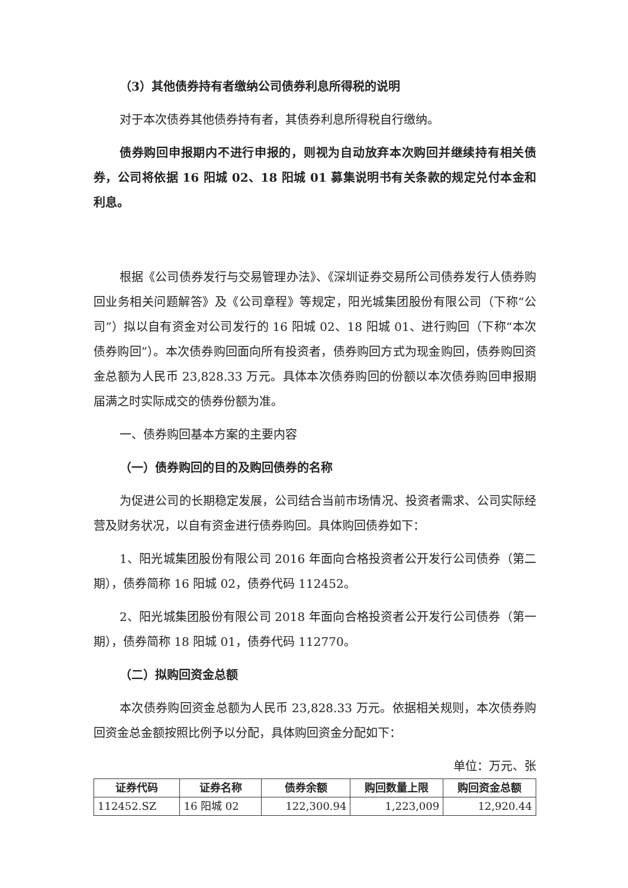（3）其他债券持有者缴纳公司债券利息所得税的说明
对于本次债券其他债券持有者，其债券利息所得税自行缴纳。
债券购回申报期内不进行申报的，则视为自动放弃本次购回并继续持有相关债券，公司将依据 16 阳城 02、18 阳城 01 募集说明书有关条款的规定兑付本金和利息。
根据《公司债券发行与交易管理办法》、《深圳证券交易所公司债券发行人债券购回业务相关问题解答》及《公司章程》等规定，阳光城集团股份有限公司（下称“公司”）拟以自有资金对公司发行的 16 阳城 02、18 阳城 01、进行购回（下称“本次债券购回”）。本次债券购回面向所有投资者，债券购回方式为现金购回，债券购回资金总额为人民币 23,828.33 万元。具体本次债券购回的份额以本次债券购回申报期届满之时实际成交的债券份额为准。
一、债券购回基本方案的主要内容
（一）债券购回的目的及购回债券的名称
为促进公司的长期稳定发展，公司结合当前市场情况、投资者需求、公司实际经营及财务状况，以自有资金进行债券购回。具体购回债券如下：
1、阳光城集团股份有限公司 2016 年面向合格投资者公开发行公司债券（第二期），债券简称 16 阳城 02，债券代码 112452。
2、阳光城集团股份有限公司 2018 年面向合格投资者公开发行公司债券（第一期），债券简称 18 阳城 01，债券代码 112770。
（二）拟购回资金总额
本次债券购回资金总额为人民币 23,828.33 万元。依据相关规则，本次债券购回资金总金额按照比例予以分配，具体购回资金分配如下：
单位：万元、张
| 证券代码 | 证券名称 | 债券余额 | 购回数量上限 | 购回资金总额 |
| --- | --- | --- | --- | --- |
| 112452.SZ | 16 阳城 02 | 122,300.94 | 1,223,009 | 12,920.44 |